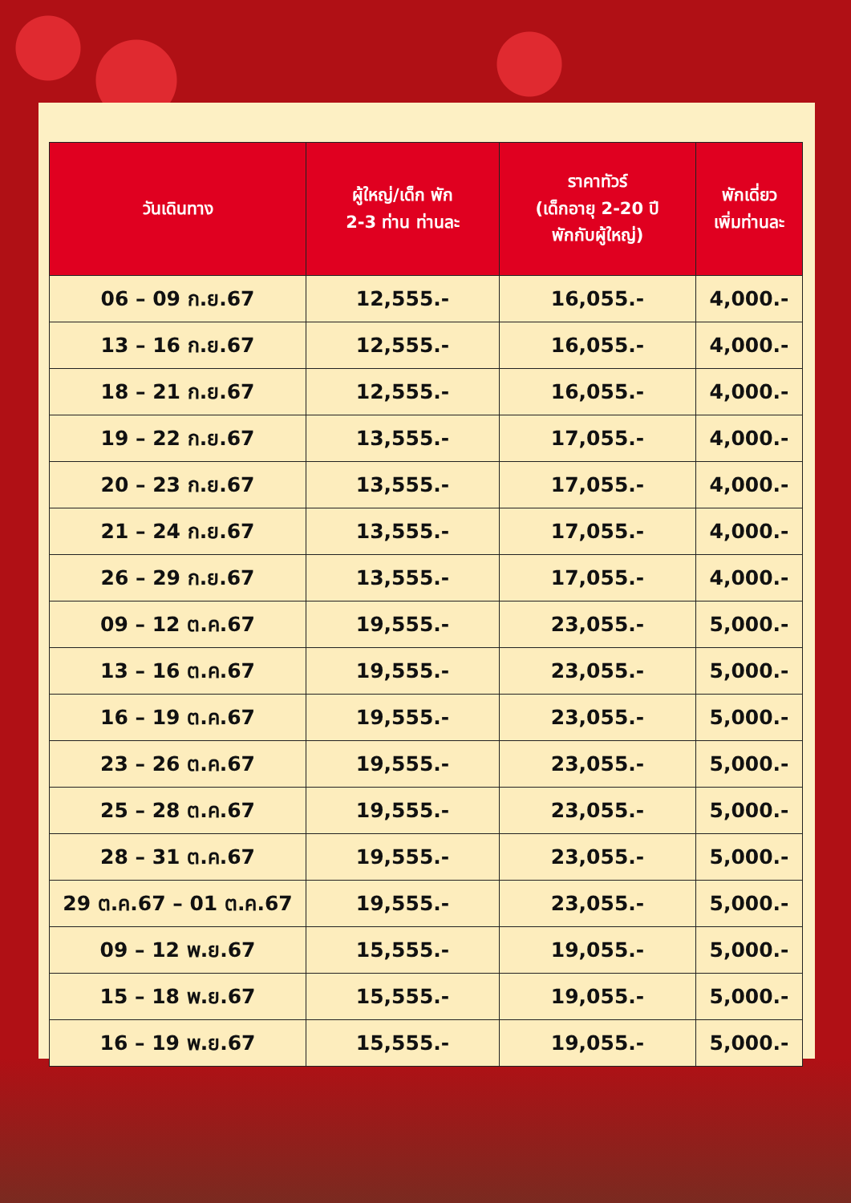| วันเดินทาง | ผู้ใหญ่/เด็ก พัก 2-3 ท่าน ท่านละ | ราคาทัวร์ (เด็กอายุ 2-20 ปี พักกับผู้ใหญ่) | พักเดี่ยว เพิ่มท่านละ |
| --- | --- | --- | --- |
| 06 – 09 ก.ย.67 | 12,555.- | 16,055.- | 4,000.- |
| 13 – 16 ก.ย.67 | 12,555.- | 16,055.- | 4,000.- |
| 18 – 21 ก.ย.67 | 12,555.- | 16,055.- | 4,000.- |
| 19 – 22 ก.ย.67 | 13,555.- | 17,055.- | 4,000.- |
| 20 – 23 ก.ย.67 | 13,555.- | 17,055.- | 4,000.- |
| 21 – 24 ก.ย.67 | 13,555.- | 17,055.- | 4,000.- |
| 26 – 29 ก.ย.67 | 13,555.- | 17,055.- | 4,000.- |
| 09 – 12 ต.ค.67 | 19,555.- | 23,055.- | 5,000.- |
| 13 – 16 ต.ค.67 | 19,555.- | 23,055.- | 5,000.- |
| 16 – 19 ต.ค.67 | 19,555.- | 23,055.- | 5,000.- |
| 23 – 26 ต.ค.67 | 19,555.- | 23,055.- | 5,000.- |
| 25 – 28 ต.ค.67 | 19,555.- | 23,055.- | 5,000.- |
| 28 – 31 ต.ค.67 | 19,555.- | 23,055.- | 5,000.- |
| 29 ต.ค.67 – 01 ต.ค.67 | 19,555.- | 23,055.- | 5,000.- |
| 09 – 12 พ.ย.67 | 15,555.- | 19,055.- | 5,000.- |
| 15 – 18 พ.ย.67 | 15,555.- | 19,055.- | 5,000.- |
| 16 – 19 พ.ย.67 | 15,555.- | 19,055.- | 5,000.- |